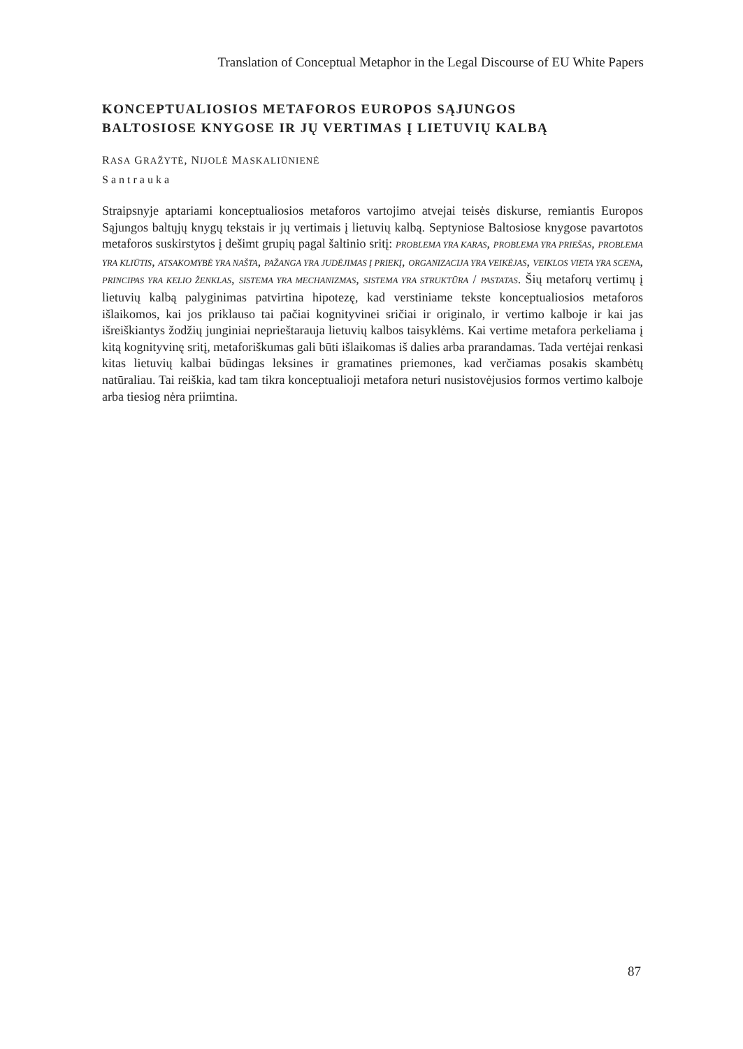Translation of Conceptual Metaphor in the Legal Discourse of EU White Papers
KONCEPTUALIOSIOS METAFOROS EUROPOS SĄJUNGOS
BALTOSIOSE KNYGOSE IR JŲ VERTIMAS Į LIETUVIŲ KALBĄ
RASA GRAŽYTĖ, NIJOLĖ MASKALIŪNIENĖ
Santrauka
Straipsnyje aptariami konceptualiosios metaforos vartojimo atvejai teisės diskurse, remiantis Europos Sąjungos baltųjų knygų tekstais ir jų vertimais į lietuvių kalbą. Septyniose Baltosiose knygose pavartotos metaforos suskirstytos į dešimt grupių pagal šaltinio sritį: PROBLEMA YRA KARAS, PROBLEMA YRA PRIEŠAS, PROBLEMA YRA KLIŪTIS, ATSAKOMYBĖ YRA NAŠTA, PAŽANGA YRA JUDĖJIMAS Į PRIEKĮ, ORGANIZACIJA YRA VEIKĖJAS, VEIKLOS VIETA YRA SCENA, PRINCIPAS YRA KELIO ŽENKLAS, SISTEMA YRA MECHANIZMAS, SISTEMA YRA STRUKTŪRA / PASTATAS. Šių metaforų vertimų į lietuvių kalbą palyginimas patvirtina hipotezę, kad verstiniame tekste konceptualiosios metaforos išlaikomos, kai jos priklauso tai pačiai kognityvinei sričiai ir originalo, ir vertimo kalboje ir kai jas išreiškiantys žodžių junginiai neprieštarauja lietuvių kalbos taisyklėms. Kai vertime metafora perkeliama į kitą kognityvinę sritį, metaforiškumas gali būti išlaikomas iš dalies arba prarandamas. Tada vertėjai renkasi kitas lietuvių kalbai būdingas leksines ir gramatines priemones, kad verčiamas posakis skambėtų natūraliau. Tai reiškia, kad tam tikra konceptualioji metafora neturi nusistovėjusios formos vertimo kalboje arba tiesiog nėra priimtina.
87